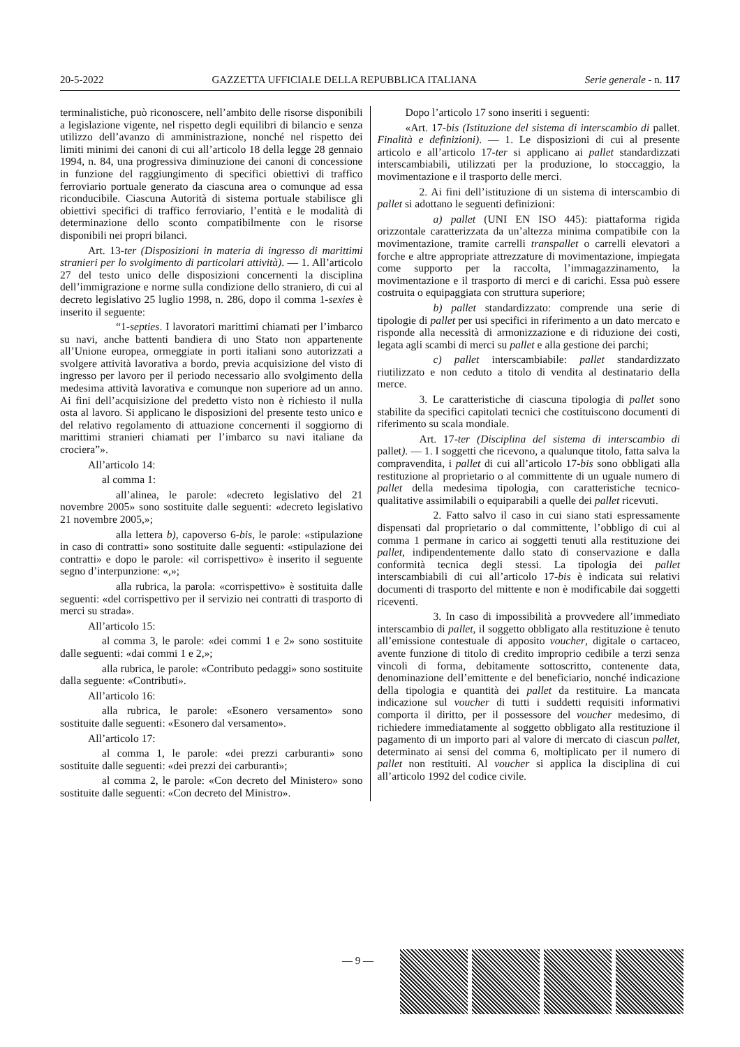20-5-2022 GAZZETTA UFFICIALE DELLA REPUBBLICA ITALIANA Serie generale - n. 117
terminalistiche, può riconoscere, nell’ambito delle risorse disponibili a legislazione vigente, nel rispetto degli equilibri di bilancio e senza utilizzo dell’avanzo di amministrazione, nonché nel rispetto dei limiti minimi dei canoni di cui all’articolo 18 della legge 28 gennaio 1994, n. 84, una progressiva diminuzione dei canoni di concessione in funzione del raggiungimento di specifici obiettivi di traffico ferroviario portuale generato da ciascuna area o comunque ad essa riconducibile. Ciascuna Autorità di sistema portuale stabilisce gli obiettivi specifici di traffico ferroviario, l’entità e le modalità di determinazione dello sconto compatibilmente con le risorse disponibili nei propri bilanci.
Art. 13-ter (Disposizioni in materia di ingresso di marittimi stranieri per lo svolgimento di particolari attività). — 1. All’articolo 27 del testo unico delle disposizioni concernenti la disciplina dell’immigrazione e norme sulla condizione dello straniero, di cui al decreto legislativo 25 luglio 1998, n. 286, dopo il comma 1-sexies è inserito il seguente:
“1-septies. I lavoratori marittimi chiamati per l’imbarco su navi, anche battenti bandiera di uno Stato non appartenente all’Unione europea, ormeggiate in porti italiani sono autorizzati a svolgere attività lavorativa a bordo, previa acquisizione del visto di ingresso per lavoro per il periodo necessario allo svolgimento della medesima attività lavorativa e comunque non superiore ad un anno. Ai fini dell’acquisizione del predetto visto non è richiesto il nulla osta al lavoro. Si applicano le disposizioni del presente testo unico e del relativo regolamento di attuazione concernenti il soggiorno di marittimi stranieri chiamati per l’imbarco su navi italiane da crociera”».
All’articolo 14:
al comma 1:
all’alinea, le parole: «decreto legislativo del 21 novembre 2005» sono sostituite dalle seguenti: «decreto legislativo 21 novembre 2005,»;
alla lettera b), capoverso 6-bis, le parole: «stipulazione in caso di contratti» sono sostituite dalle seguenti: «stipulazione dei contratti» e dopo le parole: «il corrispettivo» è inserito il seguente segno d’interpunzione: «,»;
alla rubrica, la parola: «corrispettivo» è sostituita dalle seguenti: «del corrispettivo per il servizio nei contratti di trasporto di merci su strada».
All’articolo 15:
al comma 3, le parole: «dei commi 1 e 2» sono sostituite dalle seguenti: «dai commi 1 e 2,»;
alla rubrica, le parole: «Contributo pedaggi» sono sostituite dalla seguente: «Contributi».
All’articolo 16:
alla rubrica, le parole: «Esonero versamento» sono sostituite dalle seguenti: «Esonero dal versamento».
All’articolo 17:
al comma 1, le parole: «dei prezzi carburanti» sono sostituite dalle seguenti: «dei prezzi dei carburanti»;
al comma 2, le parole: «Con decreto del Ministero» sono sostituite dalle seguenti: «Con decreto del Ministro».
Dopo l’articolo 17 sono inseriti i seguenti:
«Art. 17-bis (Istituzione del sistema di interscambio di pallet. Finalità e definizioni). — 1. Le disposizioni di cui al presente articolo e all’articolo 17-ter si applicano ai pallet standardizzati interscambiabili, utilizzati per la produzione, lo stoccaggio, la movimentazione e il trasporto delle merci.
2. Ai fini dell’istituzione di un sistema di interscambio di pallet si adottano le seguenti definizioni:
a) pallet (UNI EN ISO 445): piattaforma rigida orizzontale caratterizzata da un’altezza minima compatibile con la movimentazione, tramite carrelli transpallet o carrelli elevatori a forche e altre appropriate attrezzature di movimentazione, impiegata come supporto per la raccolta, l’immagazzinamento, la movimentazione e il trasporto di merci e di carichi. Essa può essere costruita o equipaggiata con struttura superiore;
b) pallet standardizzato: comprende una serie di tipologie di pallet per usi specifici in riferimento a un dato mercato e risponde alla necessità di armonizzazione e di riduzione dei costi, legata agli scambi di merci su pallet e alla gestione dei parchi;
c) pallet interscambiabile: pallet standardizzato riutilizzato e non ceduto a titolo di vendita al destinatario della merce.
3. Le caratteristiche di ciascuna tipologia di pallet sono stabilite da specifici capitolati tecnici che costituiscono documenti di riferimento su scala mondiale.
Art. 17-ter (Disciplina del sistema di interscambio di pallet). — 1. I soggetti che ricevono, a qualunque titolo, fatta salva la compravendita, i pallet di cui all’articolo 17-bis sono obbligati alla restituzione al proprietario o al committente di un uguale numero di pallet della medesima tipologia, con caratteristiche tecnico-qualitative assimilabili o equiparabili a quelle dei pallet ricevuti.
2. Fatto salvo il caso in cui siano stati espressamente dispensati dal proprietario o dal committente, l’obbligo di cui al comma 1 permane in carico ai soggetti tenuti alla restituzione dei pallet, indipendentemente dallo stato di conservazione e dalla conformità tecnica degli stessi. La tipologia dei pallet interscambiabili di cui all’articolo 17-bis è indicata sui relativi documenti di trasporto del mittente e non è modificabile dai soggetti riceventi.
3. In caso di impossibilità a provvedere all’immediato interscambio di pallet, il soggetto obbligato alla restituzione è tenuto all’emissione contestuale di apposito voucher, digitale o cartaceo, avente funzione di titolo di credito improprio cedibile a terzi senza vincoli di forma, debitamente sottoscritto, contenente data, denominazione dell’emittente e del beneficiario, nonché indicazione della tipologia e quantità dei pallet da restituire. La mancata indicazione sul voucher di tutti i suddetti requisiti informativi comporta il diritto, per il possessore del voucher medesimo, di richiedere immediatamente al soggetto obbligato alla restituzione il pagamento di un importo pari al valore di mercato di ciascun pallet, determinato ai sensi del comma 6, moltiplicato per il numero di pallet non restituiti. Al voucher si applica la disciplina di cui all’articolo 1992 del codice civile.
— 9 —